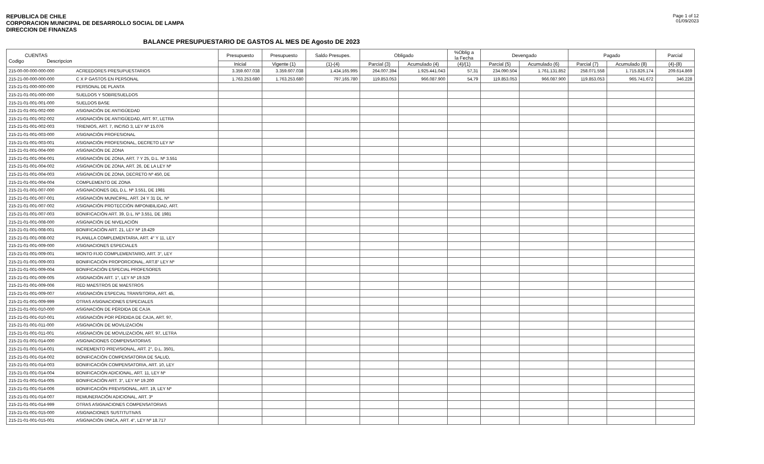REPUBLICA DE CHILE
CORPORACION MUNICIPAL DE DESARROLLO SOCIAL DE LAMPA
DIRECCION DE FINANZAS
Page 1 of 12
01/09/2023
BALANCE PRESUPUESTARIO DE GASTOS AL MES DE Agosto DE 2023
| CUENTAS Codigo Descripcion | | Presupuesto | Presupuesto | Saldo Presupes. | Obligado | | %Oblig a la Fecha | Devengado | | Pagado | | Parcial |
| --- | --- | --- | --- | --- | --- | --- | --- | --- | --- | --- | --- | --- |
| | | Inicial | Vigente (1) | (1)-(4) | Parcial (3) | Acumulado (4) | (4)/(1) | Parcial (5) | Acumulado (6) | Parcial (7) | Acumulado (8) | (4)-(8) |
| 215-00-00-000-000-000 | ACREEDORES PRESUPUESTARIOS | 3.359.607.038 | 3.359.607.038 | 1.434.165.995 | 264.007.394 | 1.925.441.043 | 57,31 | 234.090.504 | 1.761.131.852 | 258.071.558 | 1.715.826.174 | 209.614.869 |
| 215-21-00-000-000-000 | C X P GASTOS EN PERSONAL | 1.763.253.680 | 1.763.253.680 | 797.165.780 | 119.853.053 | 966.087.900 | 54,79 | 119.853.053 | 966.087.900 | 119.853.053 | 965.741.672 | 346.228 |
| 215-21-01-000-000-000 | PERSONAL DE PLANTA | | | | | | | | | | | |
| 215-21-01-001-000-000 | SUELDOS Y SOBRESUELDOS | | | | | | | | | | | |
| 215-21-01-001-001-000 | SUELDOS BASE | | | | | | | | | | | |
| 215-21-01-001-002-000 | ASIGNACIÓN DE ANTIGÜEDAD | | | | | | | | | | | |
| 215-21-01-001-002-002 | ASIGNACIÓN DE ANTIGÜEDAD, ART. 97, LETRA | | | | | | | | | | | |
| 215-21-01-001-002-003 | TRIENIOS, ART. 7, INCISO 3, LEY Nº 15.076 | | | | | | | | | | | |
| 215-21-01-001-003-000 | ASIGNACIÓN PROFESIONAL | | | | | | | | | | | |
| 215-21-01-001-003-001 | ASIGNACIÓN PROFESIONAL, DECRETO LEY Nº | | | | | | | | | | | |
| 215-21-01-001-004-000 | ASIGNACIÓN DE ZONA | | | | | | | | | | | |
| 215-21-01-001-004-001 | ASIGNACIÓN DE ZONA, ART. 7 Y 25, D.L. Nº 3.551 | | | | | | | | | | | |
| 215-21-01-001-004-002 | ASIGNACIÓN DE ZONA, ART. 26, DE LA LEY Nº | | | | | | | | | | | |
| 215-21-01-001-004-003 | ASIGNACIÓN DE ZONA, DECRETO Nº 450, DE | | | | | | | | | | | |
| 215-21-01-001-004-004 | COMPLEMENTO DE ZONA | | | | | | | | | | | |
| 215-21-01-001-007-000 | ASIGNACIONES DEL D.L. Nº 3.551, DE 1981 | | | | | | | | | | | |
| 215-21-01-001-007-001 | ASIGNACIÓN MUNICIPAL, ART. 24 Y 31 DL. Nº | | | | | | | | | | | |
| 215-21-01-001-007-002 | ASIGNACIÓN PROTECCIÓN IMPONIBILIDAD, ART. | | | | | | | | | | | |
| 215-21-01-001-007-003 | BONIFICACIÓN ART. 39, D.L. Nº 3.551, DE 1981 | | | | | | | | | | | |
| 215-21-01-001-008-000 | ASIGNACIÓN DE NIVELACIÓN | | | | | | | | | | | |
| 215-21-01-001-008-001 | BONIFICACIÓN ART. 21, LEY Nº 19.429 | | | | | | | | | | | |
| 215-21-01-001-008-002 | PLANILLA COMPLEMENTARIA, ART. 4° Y 11, LEY | | | | | | | | | | | |
| 215-21-01-001-009-000 | ASIGNACIONES ESPECIALES | | | | | | | | | | | |
| 215-21-01-001-009-001 | MONTO FIJO COMPLEMENTARIO, ART. 3°, LEY | | | | | | | | | | | |
| 215-21-01-001-009-003 | BONIFICACIÓN PROPORCIONAL, ART.8° LEY Nº | | | | | | | | | | | |
| 215-21-01-001-009-004 | BONIFICACIÓN ESPECIAL PROFESORES | | | | | | | | | | | |
| 215-21-01-001-009-005 | ASIGNACIÓN ART. 1°, LEY Nº 19.529 | | | | | | | | | | | |
| 215-21-01-001-009-006 | RED MAESTROS DE MAESTROS | | | | | | | | | | | |
| 215-21-01-001-009-007 | ASIGNACIÓN ESPECIAL TRANSITORIA, ART. 45, | | | | | | | | | | | |
| 215-21-01-001-009-999 | OTRAS ASIGNACIONES ESPECIALES | | | | | | | | | | | |
| 215-21-01-001-010-000 | ASIGNACIÓN DE PÉRDIDA DE CAJA | | | | | | | | | | | |
| 215-21-01-001-010-001 | ASIGNACIÓN POR PÉRDIDA DE CAJA, ART. 97, | | | | | | | | | | | |
| 215-21-01-001-011-000 | ASIGNACIÓN DE MOVILIZACIÓN | | | | | | | | | | | |
| 215-21-01-001-011-001 | ASIGNACIÓN DE MOVILIZACIÓN, ART. 97, LETRA | | | | | | | | | | | |
| 215-21-01-001-014-000 | ASIGNACIONES COMPENSATORIAS | | | | | | | | | | | |
| 215-21-01-001-014-001 | INCREMENTO PREVISIONAL, ART. 2°, D.L. 3501, | | | | | | | | | | | |
| 215-21-01-001-014-002 | BONIFICACIÓN COMPENSATORIA DE SALUD, | | | | | | | | | | | |
| 215-21-01-001-014-003 | BONIFICACIÓN COMPENSATORIA, ART. 10, LEY | | | | | | | | | | | |
| 215-21-01-001-014-004 | BONIFICACIÓN ADICIONAL, ART. 11, LEY Nº | | | | | | | | | | | |
| 215-21-01-001-014-005 | BONIFICACIÓN ART. 3°, LEY Nº 19.200 | | | | | | | | | | | |
| 215-21-01-001-014-006 | BONIFICACIÓN PREVISIONAL, ART. 19, LEY Nº | | | | | | | | | | | |
| 215-21-01-001-014-007 | REMUNERACIÓN ADICIONAL, ART. 3º | | | | | | | | | | | |
| 215-21-01-001-014-999 | OTRAS ASIGNACIONES COMPENSATORIAS | | | | | | | | | | | |
| 215-21-01-001-015-000 | ASIGNACIONES SUSTITUTIVAS | | | | | | | | | | | |
| 215-21-01-001-015-001 | ASIGNACIÓN ÚNICA, ART. 4°, LEY Nº 18.717 | | | | | | | | | | | |